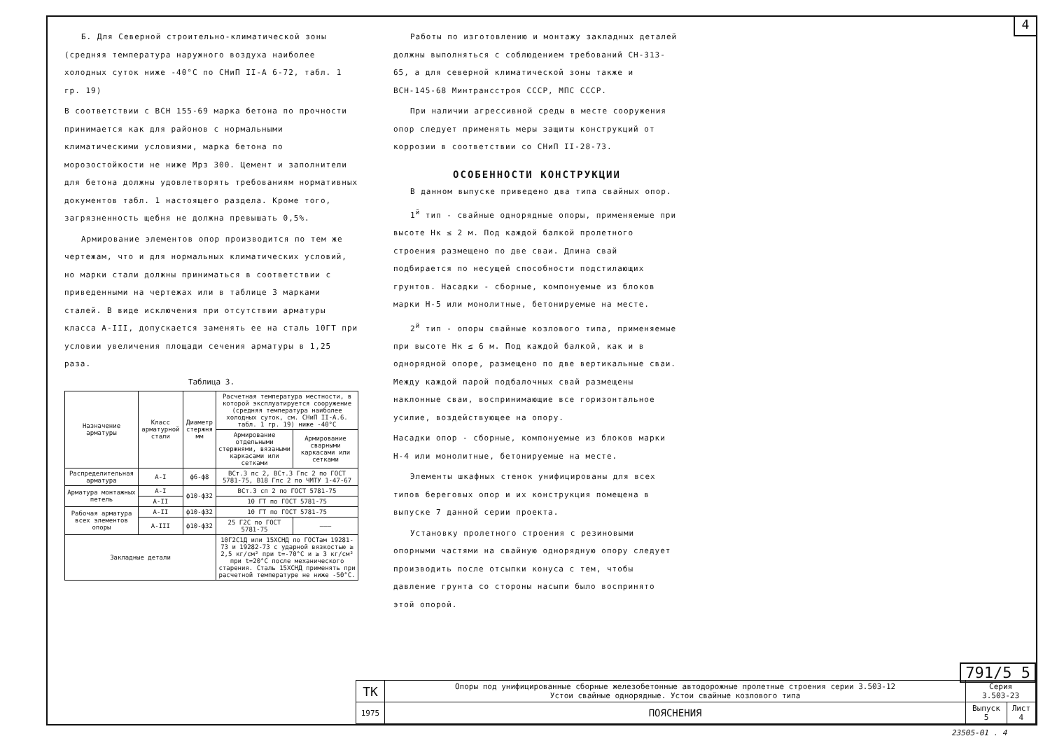4
Б. Для Северной строительно-климатической зоны (средняя температура наружного воздуха наиболее холодных суток ниже -40°С по СНиП II-А 6-72, табл. 1 гр. 19)
В соответствии с ВСН 155-69 марка бетона по прочности принимается как для районов с нормальными климатическими условиями, марка бетона по морозостойкости не ниже Мрз 300. Цемент и заполнители для бетона должны удовлетворять требованиям нормативных документов табл. 1 настоящего раздела. Кроме того, загрязненность щебня не должна превышать 0,5%.
Армирование элементов опор производится по тем же чертежам, что и для нормальных климатических условий, но марки стали должны приниматься в соответствии с приведенными на чертежах или в таблице 3 марками сталей. В виде исключения при отсутствии арматуры класса А-III, допускается заменять ее на сталь 10ГТ при условии увеличения площади сечения арматуры в 1,25 раза.
Таблица 3.
| Назначение арматуры | Класс арматурной стали | Диаметр стержня мм | Расчетная температура местности, в которой эксплуатируется сооружение (средняя температура наиболее холодных суток, см. СНиП II-А.6. табл. 1 гр. 19) ниже -40°С | |
| --- | --- | --- | --- | --- |
| | | | Армирование отдельными стержнями, вязаными каркасами или сетками | Армирование сварными каркасами или сетками |
| Распределительная арматура | А-I | ф6-ф8 | ВСт.3 пс 2, ВСт.3 Гпс 2 по ГОСТ 5781-75, В18 Гпс 2 по ЧМТУ 1-47-67 | |
| Арматура монтажных петель | А-I | ф10-ф32 | ВСт.3 сп 2 по ГОСТ 5781-75 | |
| | А-II | | 10 ГТ по ГОСТ 5781-75 | |
| Рабочая арматура всех элементов опоры | А-II | ф10-ф32 | 10 ГТ по ГОСТ 5781-75 | |
| | А-III | ф10-ф32 | 25 Г2С по ГОСТ 5781-75 | ——— |
| Закладные детали | | | 10Г2С1Д или 15ХСНД по ГОСТам 19281-73 и 19282-73 с ударной вязкостью ≥ 2,5 кг/см² при t=-70°С и ≥ 3 кг/см² при t=20°С после механического старения. Сталь 15ХСНД применять при расчетной температуре не ниже -50°С. | |
Работы по изготовлению и монтажу закладных деталей должны выполняться с соблюдением требований СН-313-65, а для северной климатической зоны также и ВСН-145-68 Минтрансстроя СССР, МПС СССР.
При наличии агрессивной среды в месте сооружения опор следует применять меры защиты конструкций от коррозии в соответствии со СНиП II-28-73.
ОСОБЕННОСТИ КОНСТРУКЦИИ
В данном выпуске приведено два типа свайных опор.
1<sup>й</sup> тип - свайные однорядные опоры, применяемые при высоте Нк ≤ 2 м. Под каждой балкой пролетного строения размещено по две сваи. Длина свай подбирается по несущей способности подстилающих грунтов. Насадки - сборные, компонуемые из блоков марки Н-5 или монолитные, бетонируемые на месте.
2<sup>й</sup> тип - опоры свайные козлового типа, применяемые при высоте Нк ≤ 6 м. Под каждой балкой, как и в однорядной опоре, размещено по две вертикальные сваи. Между каждой парой подбалочных свай размещены наклонные сваи, воспринимающие все горизонтальное усилие, воздействующее на опору.
Насадки опор - сборные, компонуемые из блоков марки Н-4 или монолитные, бетонируемые на месте.
Элементы шкафных стенок унифицированы для всех типов береговых опор и их конструкция помещена в выпуске 7 данной серии проекта.
Установку пролетного строения с резиновыми опорными частями на свайную однорядную опору следует производить после отсыпки конуса с тем, чтобы давление грунта со стороны насыпи было воспринято этой опорой.
791/5 5
| ТК | Опоры под унифицированные сборные железобетонные автодорожные пролетные строения серии 3.503-12 Устои свайные однорядные. Устои свайные козлового типа | Серия 3.503-23 | |
| 1975 | ПОЯСНЕНИЯ | Выпуск 5 | Лист 4 |
23505-01 . 4